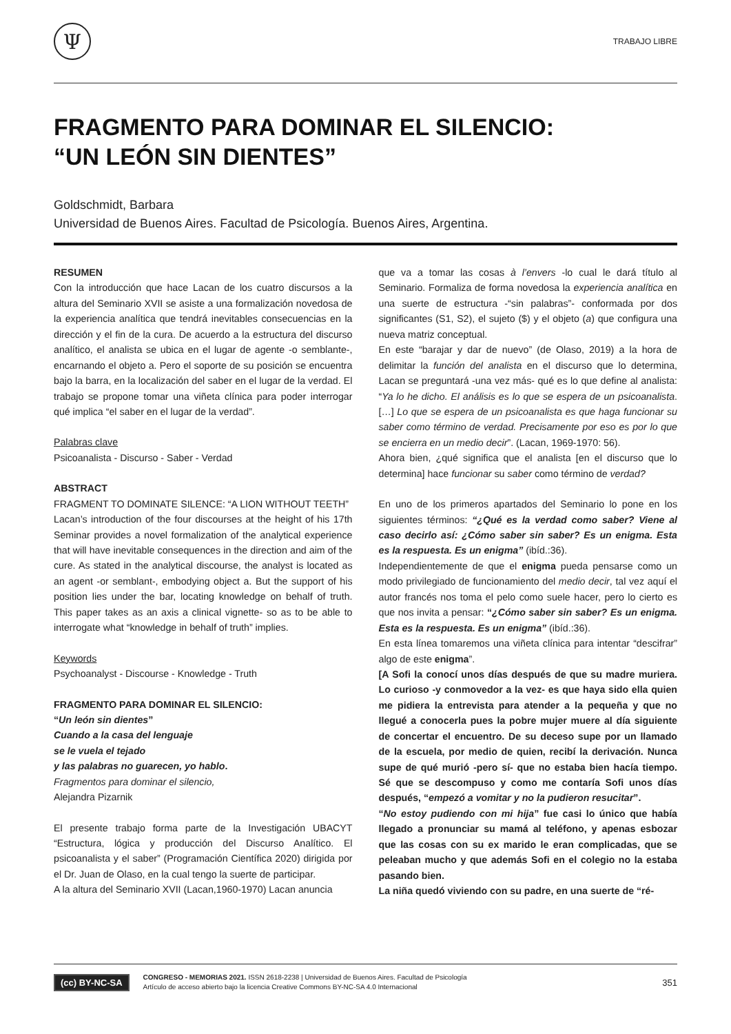Ψ
TRABAJO LIBRE
FRAGMENTO PARA DOMINAR EL SILENCIO:
“UN LEÓN SIN DIENTES”
Goldschmidt, Barbara
Universidad de Buenos Aires. Facultad de Psicología. Buenos Aires, Argentina.
RESUMEN
Con la introducción que hace Lacan de los cuatro discursos a la altura del Seminario XVII se asiste a una formalización novedosa de la experiencia analítica que tendrá inevitables consecuencias en la dirección y el fin de la cura. De acuerdo a la estructura del discurso analítico, el analista se ubica en el lugar de agente -o semblante-, encarnando el objeto a. Pero el soporte de su posición se encuentra bajo la barra, en la localización del saber en el lugar de la verdad. El trabajo se propone tomar una viñeta clínica para poder interrogar qué implica “el saber en el lugar de la verdad”.
Palabras clave
Psicoanalista - Discurso - Saber - Verdad
ABSTRACT
FRAGMENT TO DOMINATE SILENCE: “A LION WITHOUT TEETH”
Lacan’s introduction of the four discourses at the height of his 17th Seminar provides a novel formalization of the analytical experience that will have inevitable consequences in the direction and aim of the cure. As stated in the analytical discourse, the analyst is located as an agent -or semblant-, embodying object a. But the support of his position lies under the bar, locating knowledge on behalf of truth. This paper takes as an axis a clinical vignette- so as to be able to interrogate what “knowledge in behalf of truth” implies.
Keywords
Psychoanalyst - Discourse - Knowledge - Truth
FRAGMENTO PARA DOMINAR EL SILENCIO:
“Un león sin dientes”
Cuando a la casa del lenguaje
se le vuela el tejado
y las palabras no guarecen, yo hablo.
Fragmentos para dominar el silencio,
Alejandra Pizarnik
El presente trabajo forma parte de la Investigación UBACYT “Estructura, lógica y producción del Discurso Analítico. El psicoanalista y el saber” (Programación Científica 2020) dirigida por el Dr. Juan de Olaso, en la cual tengo la suerte de participar.
A la altura del Seminario XVII (Lacan,1960-1970) Lacan anuncia
que va a tomar las cosas à l’envers -lo cual le dará título al Seminario. Formaliza de forma novedosa la experiencia analítica en una suerte de estructura -“sin palabras”- conformada por dos significantes (S1, S2), el sujeto ($) y el objeto (a) que configura una nueva matriz conceptual.
En este “barajar y dar de nuevo” (de Olaso, 2019) a la hora de delimitar la función del analista en el discurso que lo determina, Lacan se preguntará -una vez más- qué es lo que define al analista: “Ya lo he dicho. El análisis es lo que se espera de un psicoanalista. […] Lo que se espera de un psicoanalista es que haga funcionar su saber como término de verdad. Precisamente por eso es por lo que se encierra en un medio decir”. (Lacan, 1969-1970: 56).
Ahora bien, ¿qué significa que el analista [en el discurso que lo determina] hace funcionar su saber como término de verdad?
En uno de los primeros apartados del Seminario lo pone en los siguientes términos: “¿Qué es la verdad como saber? Viene al caso decirlo así: ¿Cómo saber sin saber? Es un enigma. Esta es la respuesta. Es un enigma” (ibíd.:36).
Independientemente de que el enigma pueda pensarse como un modo privilegiado de funcionamiento del medio decir, tal vez aquí el autor francés nos toma el pelo como suele hacer, pero lo cierto es que nos invita a pensar: “¿Cómo saber sin saber? Es un enigma. Esta es la respuesta. Es un enigma” (ibíd.:36).
En esta línea tomaremos una viñeta clínica para intentar “descifrar” algo de este enigma”.
[A Sofi la conocí unos días después de que su madre muriera. Lo curioso -y conmovedor a la vez- es que haya sido ella quien me pidiera la entrevista para atender a la pequeña y que no llegué a conocerla pues la pobre mujer muere al día siguiente de concertar el encuentro. De su deceso supe por un llamado de la escuela, por medio de quien, recibí la derivación. Nunca supe de qué murió -pero sí- que no estaba bien hacía tiempo. Sé que se descompuso y como me contaría Sofi unos días después, “empezó a vomitar y no la pudieron resucitar”.
“No estoy pudiendo con mi hija” fue casi lo único que había llegado a pronunciar su mamá al teléfono, y apenas esbozar que las cosas con su ex marido le eran complicadas, que se peleaban mucho y que además Sofi en el colegio no la estaba pasando bien.
La niña quedó viviendo con su padre, en una suerte de “ré-
(cc) BY-NC-SA
CONGRESO - MEMORIAS 2021. ISSN 2618-2238 | Universidad de Buenos Aires. Facultad de Psicología
Artículo de acceso abierto bajo la licencia Creative Commons BY-NC-SA 4.0 Internacional
351